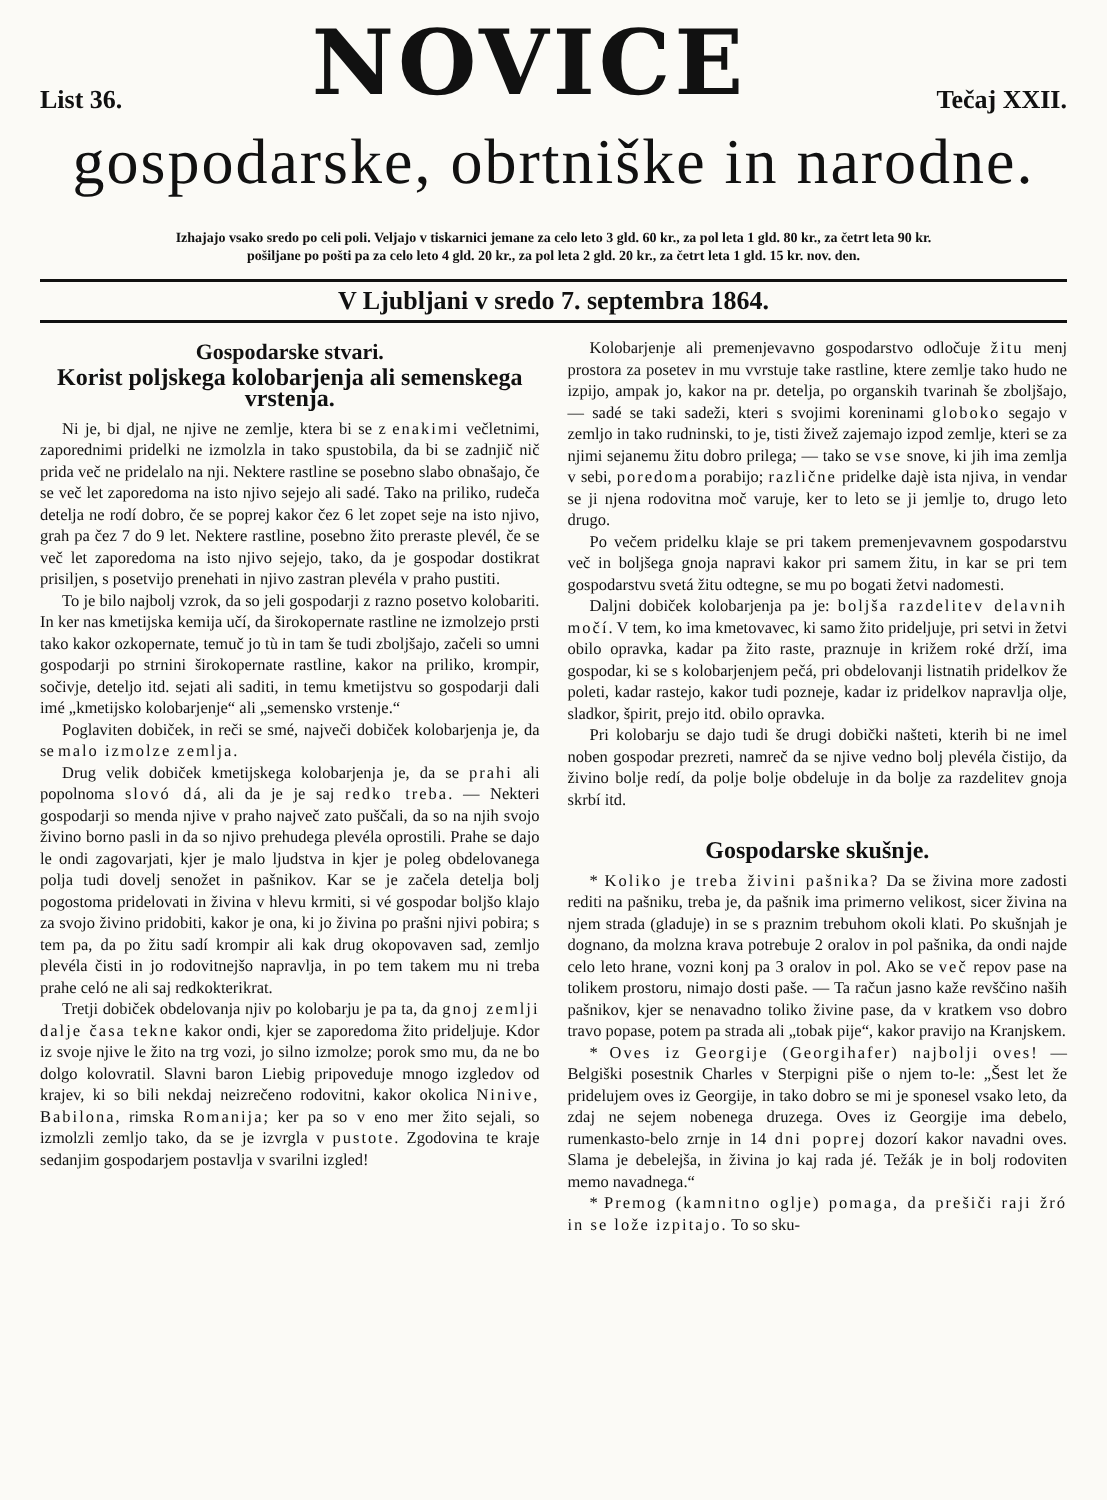List 36.
NOVICE
Tečaj XXII.
gospodarske, obrtniške in narodne.
Izhajajo vsako sredo po celi poli. Veljajo v tiskarnici jemane za celo leto 3 gld. 60 kr., za pol leta 1 gld. 80 kr., za četrt leta 90 kr.
pošiljane po pošti pa za celo leto 4 gld. 20 kr., za pol leta 2 gld. 20 kr., za četrt leta 1 gld. 15 kr. nov. den.
V Ljubljani v sredo 7. septembra 1864.
Gospodarske stvari.
Korist poljskega kolobarjenja ali semenskega vrstenja.
Ni je, bi djal, ne njive ne zemlje, ktera bi se z enakimi večletnimi, zaporednimi pridelki ne izmolzla in tako spustobila, da bi se zadnjič nič prida več ne pridelalo na nji. Nektere rastline se posebno slabo obnašajo, če se več let zaporedoma na isto njivo sejejo ali sadé. Tako na priliko, rudeča detelja ne rodí dobro, če se poprej kakor čez 6 let zopet seje na isto njivo, grah pa čez 7 do 9 let. Nektere rastline, posebno žito preraste plevél, če se več let zaporedoma na isto njivo sejejo, tako, da je gospodar dostikrat prisiljen, s posetvijo prenehati in njivo zastran plevéla v praho pustiti.
To je bilo najbolj vzrok, da so jeli gospodarji z razno posetvo kolobariti. In ker nas kmetijska kemija učí, da širokopernate rastline ne izmolzejo prsti tako kakor ozkopernate, temuč jo tù in tam še tudi zboljšajo, začeli so umni gospodarji po strnini širokopernate rastline, kakor na priliko, krompir, sočivje, deteljo itd. sejati ali saditi, in temu kmetijstvu so gospodarji dali imé „kmetijsko kolobarjenje“ ali „semensko vrstenje.“
Poglaviten dobiček, in reči se smé, največi dobiček kolobarjenja je, da se malo izmolze zemlja.
Drug velik dobiček kmetijskega kolobarjenja je, da se prahi ali popolnoma slovó dá, ali da je je saj redko treba. — Nekteri gospodarji so menda njive v praho največ zato puščali, da so na njih svojo živino borno pasli in da so njivo prehudega plevéla oprostili. Prahe se dajo le ondi zagovarjati, kjer je malo ljudstva in kjer je poleg obdelovanega polja tudi dovelj senožet in pašnikov. Kar se je začela detelja bolj pogostoma pridelovati in živina v hlevu krmiti, si vé gospodar boljšo klajo za svojo živino pridobiti, kakor je ona, ki jo živina po prašni njivi pobira; s tem pa, da po žitu sadí krompir ali kak drug okopovaven sad, zemljo plevéla čisti in jo rodovitnejšo napravlja, in po tem takem mu ni treba prahe celó ne ali saj redkokterikrat.
Tretji dobiček obdelovanja njiv po kolobarju je pa ta, da gnoj zemlji dalje časa tekne kakor ondi, kjer se zaporedoma žito prideljuje. Kdor iz svoje njive le žito na trg vozi, jo silno izmolze; porok smo mu, da ne bo dolgo kolovratil. Slavni baron Liebig pripoveduje mnogo izgledov od krajev, ki so bili nekdaj neizrečeno rodovitni, kakor okolica Ninive, Babilona, rimska Romanija; ker pa so v eno mer žito sejali, so izmolzli zemljo tako, da se je izvrgla v pustote. Zgodovina te kraje sedanjim gospodarjem postavlja v svarilni izgled!
Kolobarjenje ali premenjevavno gospodarstvo odločuje žitu menj prostora za posetev in mu vvrstuje take rastline, ktere zemlje tako hudo ne izpijo, ampak jo, kakor na pr. detelja, po organskih tvarinah še zboljšajo, — sadé se taki sadeži, kteri s svojimi koreninami globoko segajo v zemljo in tako rudninski, to je, tisti živež zajemajo izpod zemlje, kteri se za njimi sejanemu žitu dobro prilega; — tako se vse snove, ki jih ima zemlja v sebi, poredoma porabijo; različne pridelke dajè ista njiva, in vendar se ji njena rodovitna moč varuje, ker to leto se ji jemlje to, drugo leto drugo.
Po večem pridelku klaje se pri takem premenjevavnem gospodarstvu več in boljšega gnoja napravi kakor pri samem žitu, in kar se pri tem gospodarstvu svetá žitu odtegne, se mu po bogati žetvi nadomesti.
Daljni dobiček kolobarjenja pa je: boljša razdelitev delavnih močí. V tem, ko ima kmetovavec, ki samo žito prideljuje, pri setvi in žetvi obilo opravka, kadar pa žito raste, praznuje in križem roké drží, ima gospodar, ki se s kolobarjenjem pečá, pri obdelovanji listnatih pridelkov že poleti, kadar rastejo, kakor tudi pozneje, kadar iz pridelkov napravlja olje, sladkor, špirit, prejo itd. obilo opravka.
Pri kolobarju se dajo tudi še drugi dobički našteti, kterih bi ne imel noben gospodar prezreti, namreč da se njive vedno bolj plevéla čistijo, da živino bolje redí, da polje bolje obdeluje in da bolje za razdelitev gnoja skrbí itd.
Gospodarske skušnje.
* Koliko je treba živini pašnika? Da se živina more zadosti rediti na pašniku, treba je, da pašnik ima primerno velikost, sicer živina na njem strada (gladuje) in se s praznim trebuhom okoli klati. Po skušnjah je dognano, da molzna krava potrebuje 2 oralov in pol pašnika, da ondi najde celo leto hrane, vozni konj pa 3 oralov in pol. Ako se več repov pase na tolikem prostoru, nimajo dosti paše. — Ta račun jasno kaže revščino naših pašnikov, kjer se nenavadno toliko živine pase, da v kratkem vso dobro travo popase, potem pa strada ali „tobak pije“, kakor pravijo na Kranjskem.
* Oves iz Georgije (Georgihafer) najbolji oves! — Belgiški posestnik Charles v Sterpigni piše o njem to-le: „Šest let že pridelujem oves iz Georgije, in tako dobro se mi je sponesel vsako leto, da zdaj ne sejem nobenega druzega. Oves iz Georgije ima debelo, rumenkasto-belo zrnje in 14 dni poprej dozorí kakor navadni oves. Slama je debelejša, in živina jo kaj rada jé. Težák je in bolj rodoviten memo navadnega.“
* Premog (kamnitno oglje) pomaga, da prešiči raji žró in se lože izpitajo. To so sku-